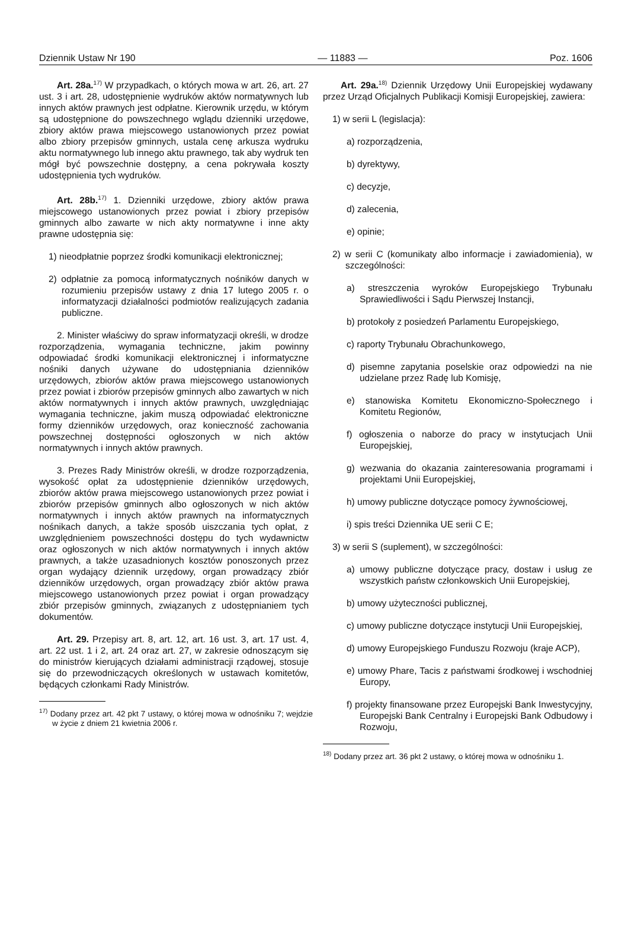Dziennik Ustaw Nr 190 — 11883 — Poz. 1606
Art. 28a.<sup>17)</sup> W przypadkach, o których mowa w art. 26, art. 27 ust. 3 i art. 28, udostępnienie wydruków aktów normatywnych lub innych aktów prawnych jest odpłatne. Kierownik urzędu, w którym są udostępnione do powszechnego wglądu dzienniki urzędowe, zbiory aktów prawa miejscowego ustanowionych przez powiat albo zbiory przepisów gminnych, ustala cenę arkusza wydruku aktu normatywnego lub innego aktu prawnego, tak aby wydruk ten mógł być powszechnie dostępny, a cena pokrywała koszty udostępnienia tych wydruków.
Art. 28b.<sup>17)</sup> 1. Dzienniki urzędowe, zbiory aktów prawa miejscowego ustanowionych przez powiat i zbiory przepisów gminnych albo zawarte w nich akty normatywne i inne akty prawne udostępnia się:
1) nieodpłatnie poprzez środki komunikacji elektronicznej;
2) odpłatnie za pomocą informatycznych nośników danych w rozumieniu przepisów ustawy z dnia 17 lutego 2005 r. o informatyzacji działalności podmiotów realizujących zadania publiczne.
2. Minister właściwy do spraw informatyzacji określi, w drodze rozporządzenia, wymagania techniczne, jakim powinny odpowiadać środki komunikacji elektronicznej i informatyczne nośniki danych używane do udostępniania dzienników urzędowych, zbiorów aktów prawa miejscowego ustanowionych przez powiat i zbiorów przepisów gminnych albo zawartych w nich aktów normatywnych i innych aktów prawnych, uwzględniając wymagania techniczne, jakim muszą odpowiadać elektroniczne formy dzienników urzędowych, oraz konieczność zachowania powszechnej dostępności ogłoszonych w nich aktów normatywnych i innych aktów prawnych.
3. Prezes Rady Ministrów określi, w drodze rozporządzenia, wysokość opłat za udostępnienie dzienników urzędowych, zbiorów aktów prawa miejscowego ustanowionych przez powiat i zbiorów przepisów gminnych albo ogłoszonych w nich aktów normatywnych i innych aktów prawnych na informatycznych nośnikach danych, a także sposób uiszczania tych opłat, z uwzględnieniem powszechności dostępu do tych wydawnictw oraz ogłoszonych w nich aktów normatywnych i innych aktów prawnych, a także uzasadnionych kosztów ponoszonych przez organ wydający dziennik urzędowy, organ prowadzący zbiór dzienników urzędowych, organ prowadzący zbiór aktów prawa miejscowego ustanowionych przez powiat i organ prowadzący zbiór przepisów gminnych, związanych z udostępnianiem tych dokumentów.
Art. 29. Przepisy art. 8, art. 12, art. 16 ust. 3, art. 17 ust. 4, art. 22 ust. 1 i 2, art. 24 oraz art. 27, w zakresie odnoszącym się do ministrów kierujących działami administracji rządowej, stosuje się do przewodniczących określonych w ustawach komitetów, będących członkami Rady Ministrów.
<sup>17)</sup> Dodany przez art. 42 pkt 7 ustawy, o której mowa w odnośniku 7; wejdzie w życie z dniem 21 kwietnia 2006 r.
Art. 29a.<sup>18)</sup> Dziennik Urzędowy Unii Europejskiej wydawany przez Urząd Oficjalnych Publikacji Komisji Europejskiej, zawiera:
1) w serii L (legislacja):
a) rozporządzenia,
b) dyrektywy,
c) decyzje,
d) zalecenia,
e) opinie;
2) w serii C (komunikaty albo informacje i zawiadomienia), w szczególności:
a) streszczenia wyroków Europejskiego Trybunału Sprawiedliwości i Sądu Pierwszej Instancji,
b) protokoły z posiedzeń Parlamentu Europejskiego,
c) raporty Trybunału Obrachunkowego,
d) pisemne zapytania poselskie oraz odpowiedzi na nie udzielane przez Radę lub Komisję,
e) stanowiska Komitetu Ekonomiczno-Społecznego i Komitetu Regionów,
f) ogłoszenia o naborze do pracy w instytucjach Unii Europejskiej,
g) wezwania do okazania zainteresowania programami i projektami Unii Europejskiej,
h) umowy publiczne dotyczące pomocy żywnościowej,
i) spis treści Dziennika UE serii C E;
3) w serii S (suplement), w szczególności:
a) umowy publiczne dotyczące pracy, dostaw i usług ze wszystkich państw członkowskich Unii Europejskiej,
b) umowy użyteczności publicznej,
c) umowy publiczne dotyczące instytucji Unii Europejskiej,
d) umowy Europejskiego Funduszu Rozwoju (kraje ACP),
e) umowy Phare, Tacis z państwami środkowej i wschodniej Europy,
f) projekty finansowane przez Europejski Bank Inwestycyjny, Europejski Bank Centralny i Europejski Bank Odbudowy i Rozwoju,
<sup>18)</sup> Dodany przez art. 36 pkt 2 ustawy, o której mowa w odnośniku 1.